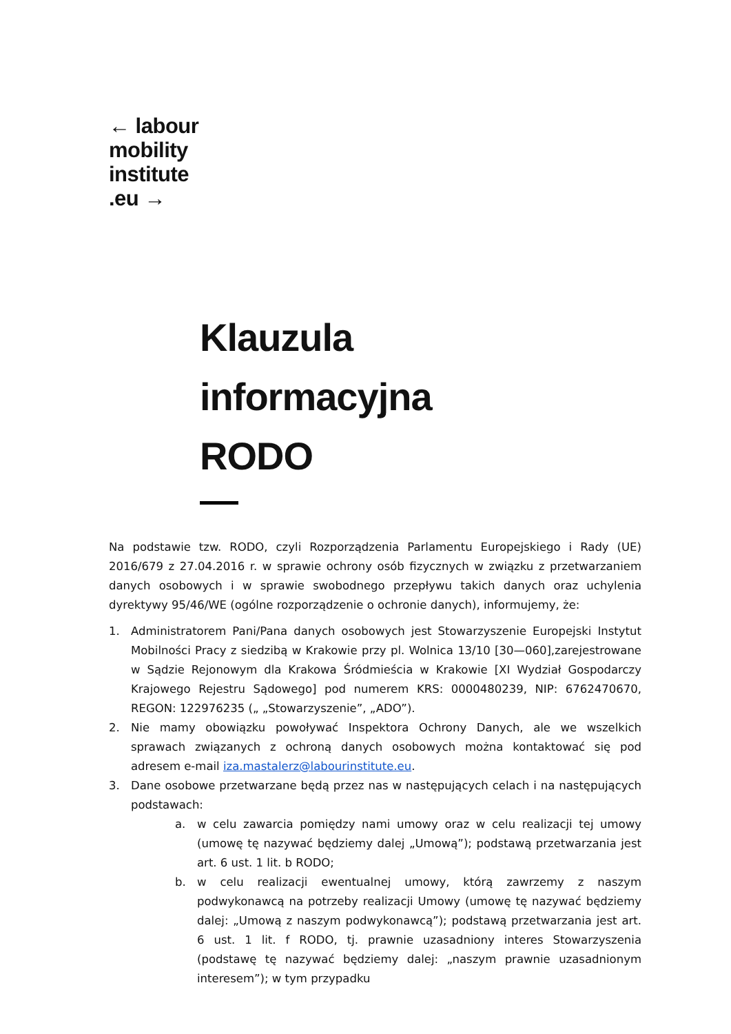← labour
mobility
institute
.eu →
Klauzula
informacyjna
RODO
Na podstawie tzw. RODO, czyli Rozporządzenia Parlamentu Europejskiego i Rady (UE) 2016/679 z 27.04.2016 r. w sprawie ochrony osób fizycznych w związku z przetwarzaniem danych osobowych i w sprawie swobodnego przepływu takich danych oraz uchylenia dyrektywy 95/46/WE (ogólne rozporządzenie o ochronie danych), informujemy, że:
1. Administratorem Pani/Pana danych osobowych jest Stowarzyszenie Europejski Instytut Mobilności Pracy z siedzibą w Krakowie przy pl. Wolnica 13/10 [30—060],zarejestrowane w Sądzie Rejonowym dla Krakowa Śródmieścia w Krakowie [XI Wydział Gospodarczy Krajowego Rejestru Sądowego] pod numerem KRS: 0000480239, NIP: 6762470670, REGON: 122976235 („ „Stowarzyszenie”, „ADO”).
2. Nie mamy obowiązku powoływać Inspektora Ochrony Danych, ale we wszelkich sprawach związanych z ochroną danych osobowych można kontaktować się pod adresem e-mail iza.mastalerz@labourinstitute.eu.
3. Dane osobowe przetwarzane będą przez nas w następujących celach i na następujących podstawach:
a. w celu zawarcia pomiędzy nami umowy oraz w celu realizacji tej umowy (umowę tę nazywać będziemy dalej „Umową”); podstawą przetwarzania jest art. 6 ust. 1 lit. b RODO;
b. w celu realizacji ewentualnej umowy, którą zawrzemy z naszym podwykonawcą na potrzeby realizacji Umowy (umowę tę nazywać będziemy dalej: „Umową z naszym podwykonawcą”); podstawą przetwarzania jest art. 6 ust. 1 lit. f RODO, tj. prawnie uzasadniony interes Stowarzyszenia (podstawę tę nazywać będziemy dalej: „naszym prawnie uzasadnionym interesem”); w tym przypadku